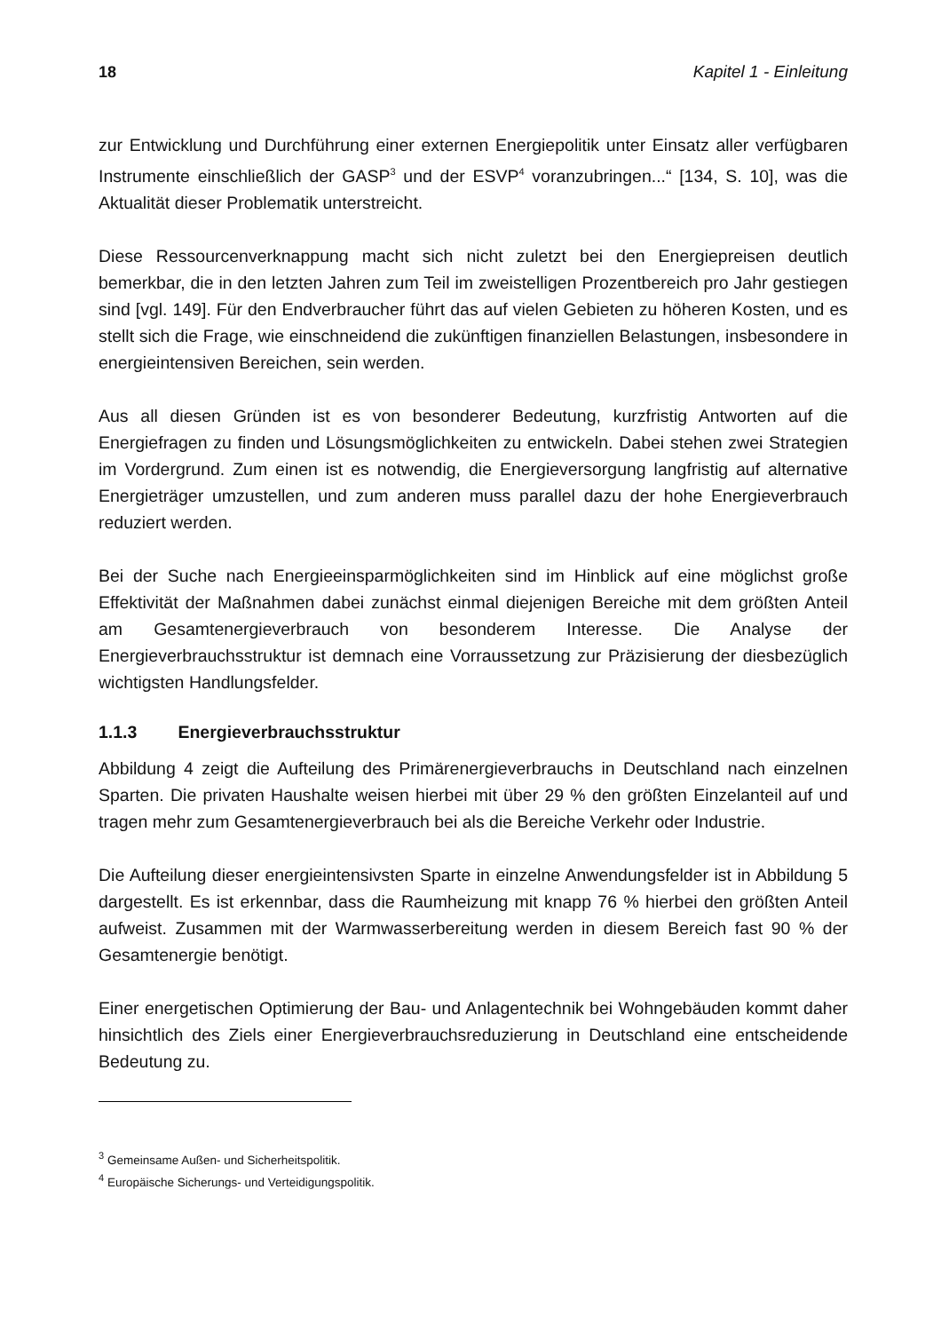18 Kapitel 1 - Einleitung
zur Entwicklung und Durchführung einer externen Energiepolitik unter Einsatz aller verfügbaren Instrumente einschließlich der GASP<sup>3</sup> und der ESVP<sup>4</sup> voranzubringen...“ [134, S. 10], was die Aktualität dieser Problematik unterstreicht.
Diese Ressourcenverknappung macht sich nicht zuletzt bei den Energiepreisen deutlich bemerkbar, die in den letzten Jahren zum Teil im zweistelligen Prozentbereich pro Jahr gestiegen sind [vgl. 149]. Für den Endverbraucher führt das auf vielen Gebieten zu höheren Kosten, und es stellt sich die Frage, wie einschneidend die zukünftigen finanziellen Belastungen, insbesondere in energieintensiven Bereichen, sein werden.
Aus all diesen Gründen ist es von besonderer Bedeutung, kurzfristig Antworten auf die Energiefragen zu finden und Lösungsmöglichkeiten zu entwickeln. Dabei stehen zwei Strategien im Vordergrund. Zum einen ist es notwendig, die Energieversorgung langfristig auf alternative Energieträger umzustellen, und zum anderen muss parallel dazu der hohe Energieverbrauch reduziert werden.
Bei der Suche nach Energieeinsparmöglichkeiten sind im Hinblick auf eine möglichst große Effektivität der Maßnahmen dabei zunächst einmal diejenigen Bereiche mit dem größten Anteil am Gesamtenergieverbrauch von besonderem Interesse. Die Analyse der Energieverbrauchsstruktur ist demnach eine Vorraussetzung zur Präzisierung der diesbezüglich wichtigsten Handlungsfelder.
1.1.3 Energieverbrauchsstruktur
Abbildung 4 zeigt die Aufteilung des Primärenergieverbrauchs in Deutschland nach einzelnen Sparten. Die privaten Haushalte weisen hierbei mit über 29 % den größten Einzelanteil auf und tragen mehr zum Gesamtenergieverbrauch bei als die Bereiche Verkehr oder Industrie.
Die Aufteilung dieser energieintensivsten Sparte in einzelne Anwendungsfelder ist in Abbildung 5 dargestellt. Es ist erkennbar, dass die Raumheizung mit knapp 76 % hierbei den größten Anteil aufweist. Zusammen mit der Warmwasserbereitung werden in diesem Bereich fast 90 % der Gesamtenergie benötigt.
Einer energetischen Optimierung der Bau- und Anlagentechnik bei Wohngebäuden kommt daher hinsichtlich des Ziels einer Energieverbrauchsreduzierung in Deutschland eine entscheidende Bedeutung zu.
<sup>3</sup> Gemeinsame Außen- und Sicherheitspolitik.
<sup>4</sup> Europäische Sicherungs- und Verteidigungspolitik.